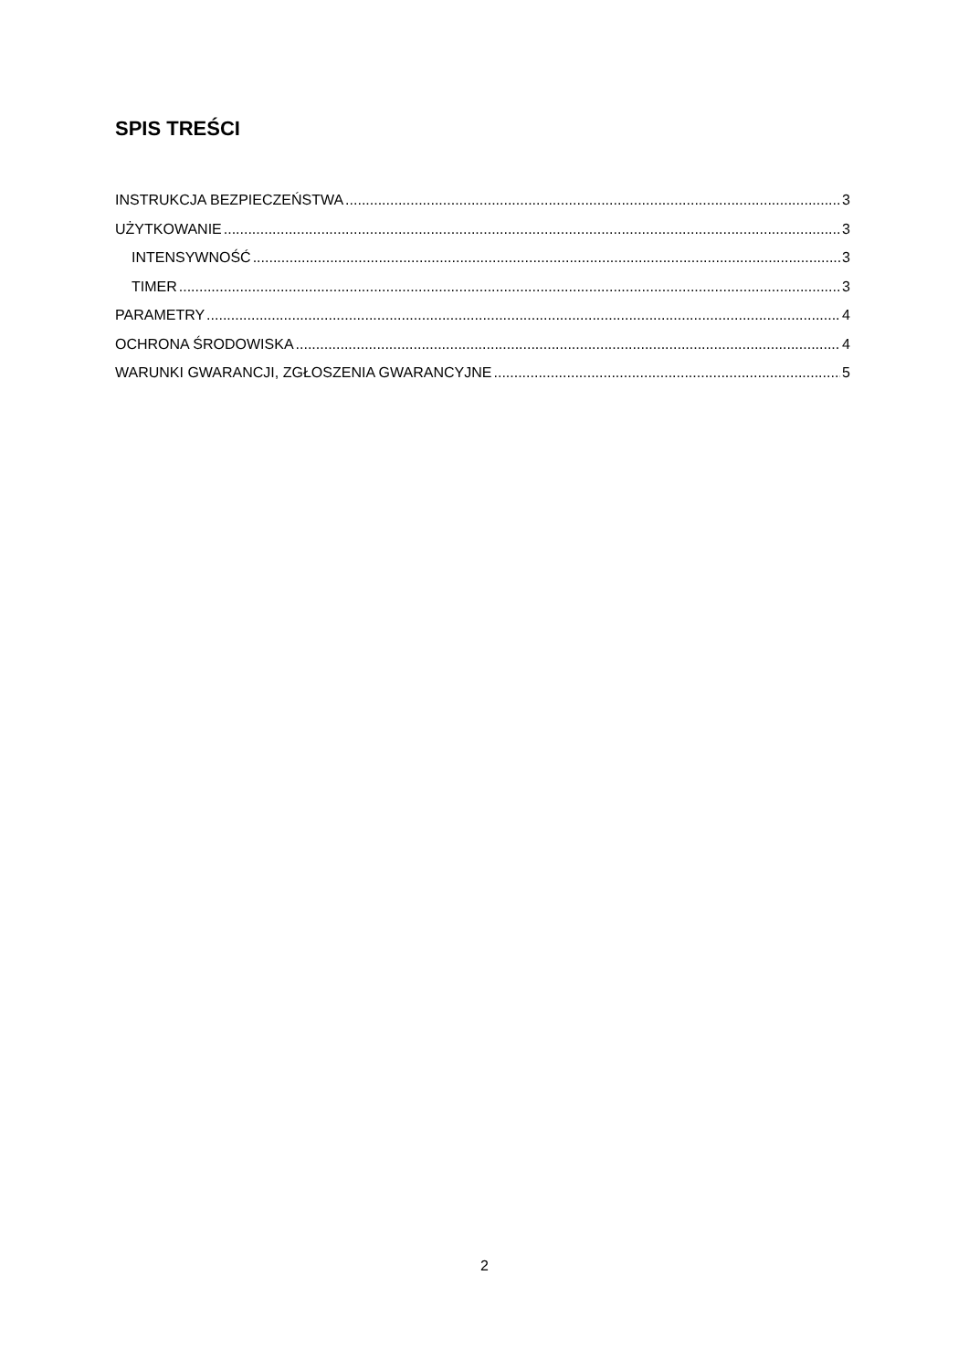SPIS TREŚCI
INSTRUKCJA BEZPIECZEŃSTWA 3
UŻYTKOWANIE 3
INTENSYWNOŚĆ 3
TIMER 3
PARAMETRY 4
OCHRONA ŚRODOWISKA 4
WARUNKI GWARANCJI, ZGŁOSZENIA GWARANCYJNE 5
2